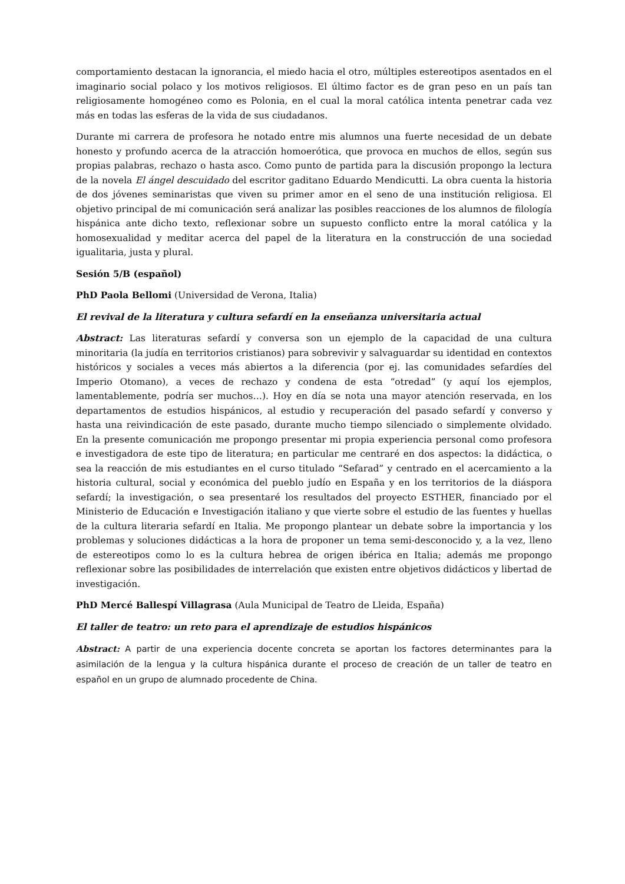comportamiento destacan la ignorancia, el miedo hacia el otro, múltiples estereotipos asentados en el imaginario social polaco y los motivos religiosos. El último factor es de gran peso en un país tan religiosamente homogéneo como es Polonia, en el cual la moral católica intenta penetrar cada vez más en todas las esferas de la vida de sus ciudadanos.
Durante mi carrera de profesora he notado entre mis alumnos una fuerte necesidad de un debate honesto y profundo acerca de la atracción homoerótica, que provoca en muchos de ellos, según sus propias palabras, rechazo o hasta asco. Como punto de partida para la discusión propongo la lectura de la novela El ángel descuidado del escritor gaditano Eduardo Mendicutti. La obra cuenta la historia de dos jóvenes seminaristas que viven su primer amor en el seno de una institución religiosa. El objetivo principal de mi comunicación será analizar las posibles reacciones de los alumnos de filología hispánica ante dicho texto, reflexionar sobre un supuesto conflicto entre la moral católica y la homosexualidad y meditar acerca del papel de la literatura en la construcción de una sociedad igualitaria, justa y plural.
Sesión 5/B (español)
PhD Paola Bellomi (Universidad de Verona, Italia)
El revival de la literatura y cultura sefardí en la enseñanza universitaria actual
Abstract: Las literaturas sefardí y conversa son un ejemplo de la capacidad de una cultura minoritaria (la judía en territorios cristianos) para sobrevivir y salvaguardar su identidad en contextos históricos y sociales a veces más abiertos a la diferencia (por ej. las comunidades sefardíes del Imperio Otomano), a veces de rechazo y condena de esta “otredad” (y aquí los ejemplos, lamentablemente, podría ser muchos…). Hoy en día se nota una mayor atención reservada, en los departamentos de estudios hispánicos, al estudio y recuperación del pasado sefardí y converso y hasta una reivindicación de este pasado, durante mucho tiempo silenciado o simplemente olvidado. En la presente comunicación me propongo presentar mi propia experiencia personal como profesora e investigadora de este tipo de literatura; en particular me centraré en dos aspectos: la didáctica, o sea la reacción de mis estudiantes en el curso titulado “Sefarad” y centrado en el acercamiento a la historia cultural, social y económica del pueblo judío en España y en los territorios de la diáspora sefardí; la investigación, o sea presentaré los resultados del proyecto ESTHER, financiado por el Ministerio de Educación e Investigación italiano y que vierte sobre el estudio de las fuentes y huellas de la cultura literaria sefardí en Italia. Me propongo plantear un debate sobre la importancia y los problemas y soluciones didácticas a la hora de proponer un tema semi-desconocido y, a la vez, lleno de estereotipos como lo es la cultura hebrea de origen ibérica en Italia; además me propongo reflexionar sobre las posibilidades de interrelación que existen entre objetivos didácticos y libertad de investigación.
PhD Mercé Ballespí Villagrasa (Aula Municipal de Teatro de Lleida, España)
El taller de teatro: un reto para el aprendizaje de estudios hispánicos
Abstract: A partir de una experiencia docente concreta se aportan los factores determinantes para la asimilación de la lengua y la cultura hispánica durante el proceso de creación de un taller de teatro en español en un grupo de alumnado procedente de China.